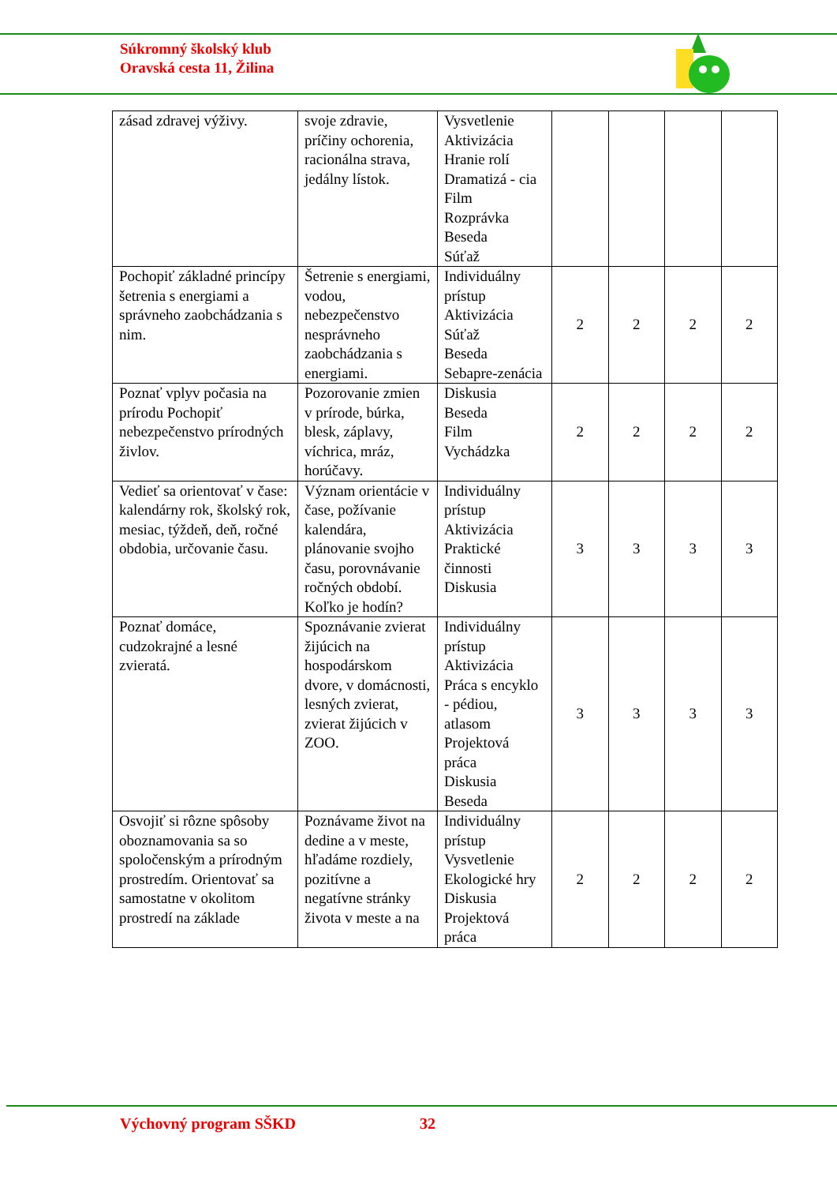Súkromný školský klub
Oravská cesta 11, Žilina
| zásad zdravej výživy. | svoje zdravie, príčiny ochorenia, racionálna strava, jedálny lístok. | Vysvetlenie Aktivizácia Hranie rolí Dramatizá - cia Film Rozprávka Beseda Súťaž | | | | |
| Pochopiť základné princípy šetrenia s energiami a správneho zaobchádzania s nim. | Šetrenie s energiami, vodou, nebezpečenstvo nesprávneho zaobchádzania s energiami. | Individuálny prístup Aktivizácia Súťaž Beseda Sebapre-zenácia | 2 | 2 | 2 | 2 |
| Poznať vplyv počasia na prírodu Pochopiť nebezpečenstvo prírodných živlov. | Pozorovanie zmien v prírode, búrka, blesk, záplavy, víchrica, mráz, horúčavy. | Diskusia Beseda Film Vychádzka | 2 | 2 | 2 | 2 |
| Vedieť sa orientovať v čase: kalendárny rok, školský rok, mesiac, týždeň, deň, ročné obdobia, určovanie času. | Význam orientácie v čase, požívanie kalendára, plánovanie svojho času, porovnávanie ročných období. Koľko je hodín? | Individuálny prístup Aktivizácia Praktické činnosti Diskusia | 3 | 3 | 3 | 3 |
| Poznať domáce, cudzokrajné a lesné zvieratá. | Spoznávanie zvierat žijúcich na hospodárskom dvore, v domácnosti, lesných zvierat, zvierat žijúcich v ZOO. | Individuálny prístup Aktivizácia Práca s encyklo - pédiou, atlasom Projektová práca Diskusia Beseda | 3 | 3 | 3 | 3 |
| Osvojiť si rôzne spôsoby oboznamovania sa so spoločenským a prírodným prostredím. Orientovať sa samostatne v okolitom prostredí na základe | Poznávame život na dedine a v meste, hľadáme rozdiely, pozitívne a negatívne stránky života v meste a na | Individuálny prístup Vysvetlenie Ekologické hry Diskusia Projektová práca | 2 | 2 | 2 | 2 |
Výchovný program SŠKD 32